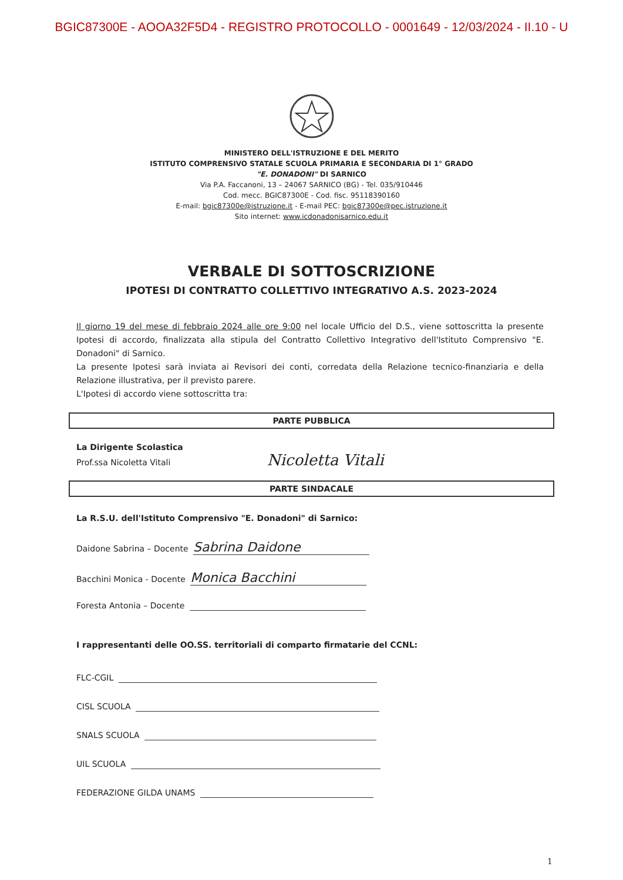BGIC87300E - AOOA32F5D4 - REGISTRO PROTOCOLLO - 0001649 - 12/03/2024 - II.10 - U
MINISTERO DELL'ISTRUZIONE E DEL MERITO
ISTITUTO COMPRENSIVO STATALE SCUOLA PRIMARIA E SECONDARIA DI 1° GRADO
"E. DONADONI" DI SARNICO
Via P.A. Faccanoni, 13 – 24067 SARNICO (BG) - Tel. 035/910446
Cod. mecc. BGIC87300E - Cod. fisc. 95118390160
E-mail: bgic87300e@istruzione.it - E-mail PEC: bgic87300e@pec.istruzione.it
Sito internet: www.icdonadonisarnico.edu.it
VERBALE DI SOTTOSCRIZIONE
IPOTESI DI CONTRATTO COLLETTIVO INTEGRATIVO A.S. 2023-2024
Il giorno 19 del mese di febbraio 2024 alle ore 9:00 nel locale Ufficio del D.S., viene sottoscritta la presente Ipotesi di accordo, finalizzata alla stipula del Contratto Collettivo Integrativo dell'Istituto Comprensivo "E. Donadoni" di Sarnico.
La presente Ipotesi sarà inviata ai Revisori dei conti, corredata della Relazione tecnico-finanziaria e della Relazione illustrativa, per il previsto parere.
L'Ipotesi di accordo viene sottoscritta tra:
PARTE PUBBLICA
La Dirigente Scolastica
Prof.ssa Nicoletta Vitali Nicoletta Vitali
PARTE SINDACALE
La R.S.U. dell'Istituto Comprensivo "E. Donadoni" di Sarnico:
Daidone Sabrina – Docente Sabrina Daidone
Bacchini Monica - Docente Monica Bacchini
Foresta Antonia – Docente
I rappresentanti delle OO.SS. territoriali di comparto firmatarie del CCNL:
FLC-CGIL
CISL SCUOLA
SNALS SCUOLA
UIL SCUOLA
FEDERAZIONE GILDA UNAMS
1